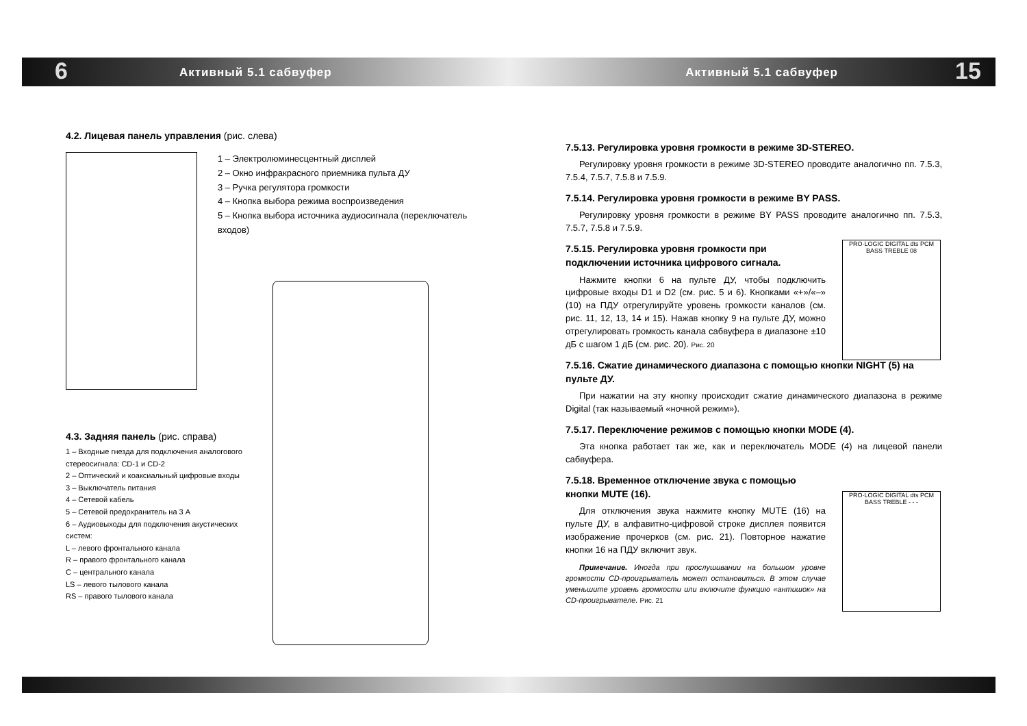6 15
Активный 5.1 сабвуфер Активный 5.1 сабвуфер
4.2. Лицевая панель управления (рис. слева)
1 – Электролюминесцентный дисплей
2 – Окно инфракрасного приемника пульта ДУ
3 – Ручка регулятора громкости
4 – Кнопка выбора режима воспроизведения
5 – Кнопка выбора источника аудиосигнала (переключатель входов)
4.3. Задняя панель (рис. справа)
1 – Входные гнезда для подключения аналогового стереосигнала: CD-1 и CD-2
2 – Оптический и коаксиальный цифровые входы
3 – Выключатель питания
4 – Сетевой кабель
5 – Сетевой предохранитель на 3 А
6 – Аудиовыходы для подключения акустических систем:
L – левого фронтального канала
R – правого фронтального канала
C – центрального канала
LS – левого тылового канала
RS – правого тылового канала
7.5.13. Регулировка уровня громкости в режиме 3D-STEREO.
Регулировку уровня громкости в режиме 3D-STEREO проводите аналогично пп. 7.5.3, 7.5.4, 7.5.7, 7.5.8 и 7.5.9.
7.5.14. Регулировка уровня громкости в режиме BY PASS.
Регулировку уровня громкости в режиме BY PASS проводите аналогично пп. 7.5.3, 7.5.7, 7.5.8 и 7.5.9.
7.5.15. Регулировка уровня громкости при подключении источника цифрового сигнала.
Нажмите кнопки 6 на пульте ДУ, чтобы подключить цифровые входы D1 и D2 (см. рис. 5 и 6). Кнопками «+»/«–» (10) на ПДУ отрегулируйте уровень громкости каналов (см. рис. 11, 12, 13, 14 и 15). Нажав кнопку 9 на пульте ДУ, можно отрегулировать громкость канала сабвуфера в диапазоне ±10 дБ с шагом 1 дБ (см. рис. 20). Рис. 20
7.5.16. Сжатие динамического диапазона с помощью кнопки NIGHT (5) на пульте ДУ.
При нажатии на эту кнопку происходит сжатие динамического диапазона в режиме Digital (так называемый «ночной режим»).
7.5.17. Переключение режимов с помощью кнопки MODE (4).
Эта кнопка работает так же, как и переключатель MODE (4) на лицевой панели сабвуфера.
7.5.18. Временное отключение звука с помощью кнопки MUTE (16).
Для отключения звука нажмите кнопку MUTE (16) на пульте ДУ, в алфавитно-цифровой строке дисплея появится изображение прочерков (см. рис. 21). Повторное нажатие кнопки 16 на ПДУ включит звук.
Примечание. Иногда при прослушивании на большом уровне громкости CD-проигрыватель может остановиться. В этом случае уменьшите уровень громкости или включите функцию «антишок» на CD-проигрывателе. Рис. 21
PRO·LOGIC DIGITAL dts PCM BASS TREBLE 08
PRO·LOGIC DIGITAL dts PCM BASS TREBLE - - -